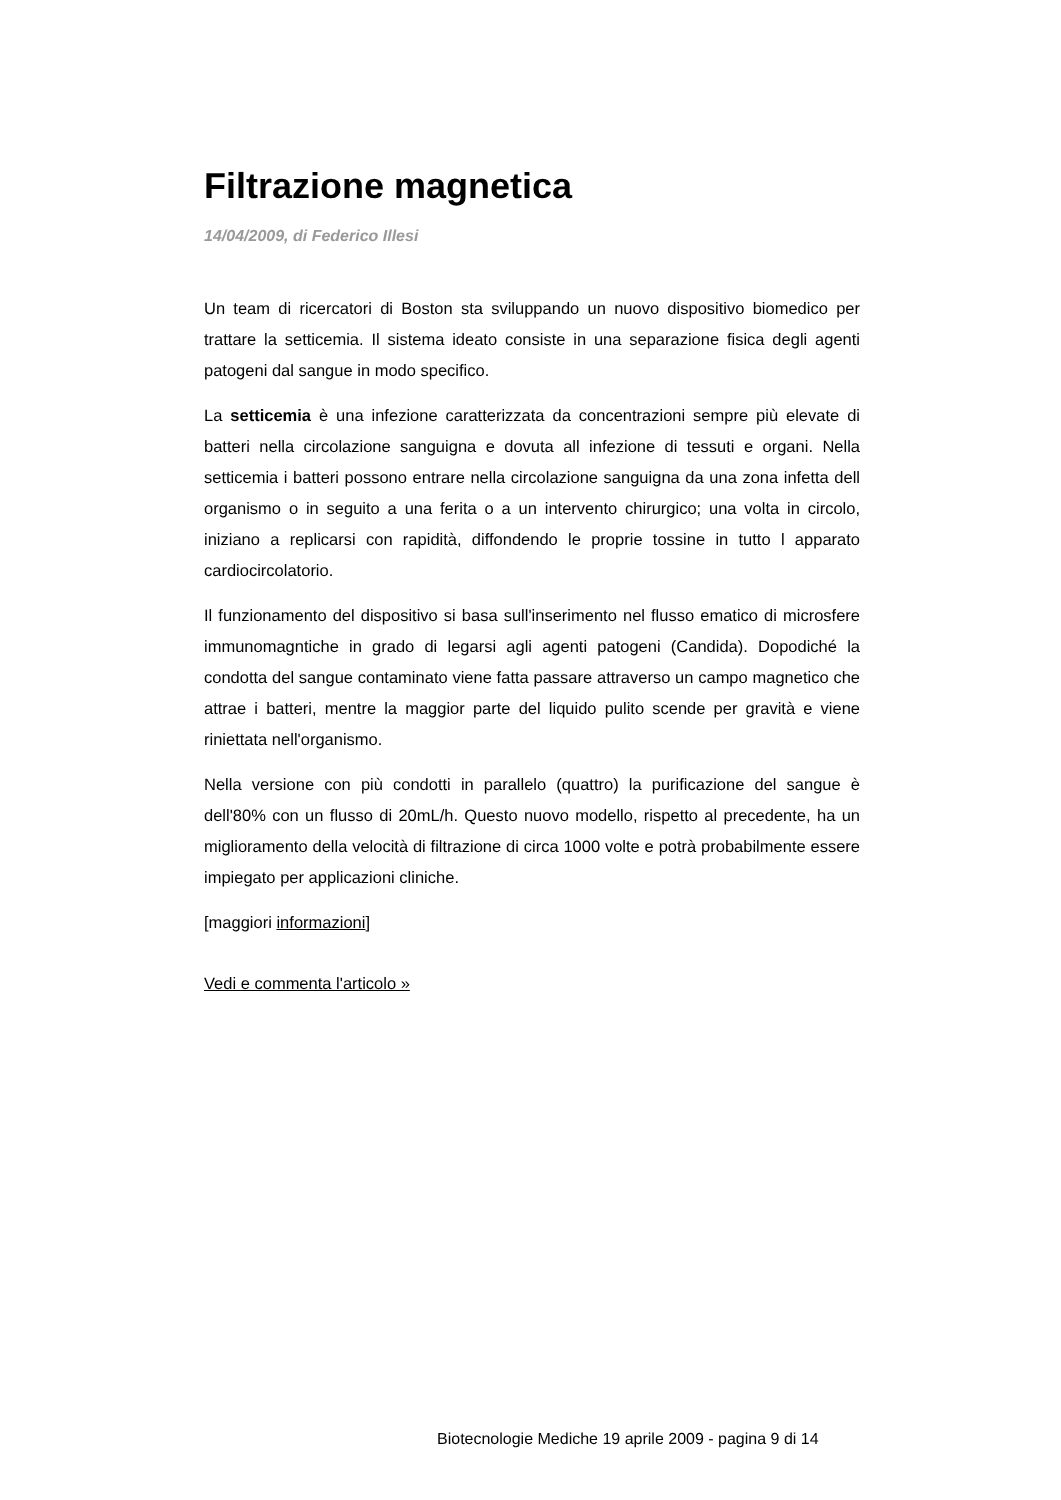Filtrazione magnetica
14/04/2009, di Federico Illesi
Un team di ricercatori di Boston sta sviluppando un nuovo dispositivo biomedico per trattare la setticemia. Il sistema ideato consiste in una separazione fisica degli agenti patogeni dal sangue in modo specifico.
La setticemia è una infezione caratterizzata da concentrazioni sempre più elevate di batteri nella circolazione sanguigna e dovuta all infezione di tessuti e organi. Nella setticemia i batteri possono entrare nella circolazione sanguigna da una zona infetta dell organismo o in seguito a una ferita o a un intervento chirurgico; una volta in circolo, iniziano a replicarsi con rapidità, diffondendo le proprie tossine in tutto l apparato cardiocircolatorio.
Il funzionamento del dispositivo si basa sull'inserimento nel flusso ematico di microsfere immunomagntiche in grado di legarsi agli agenti patogeni (Candida). Dopodiché la condotta del sangue contaminato viene fatta passare attraverso un campo magnetico che attrae i batteri, mentre la maggior parte del liquido pulito scende per gravità e viene riniettata nell'organismo.
Nella versione con più condotti in parallelo (quattro) la purificazione del sangue è dell'80% con un flusso di 20mL/h. Questo nuovo modello, rispetto al precedente, ha un miglioramento della velocità di filtrazione di circa 1000 volte e potrà probabilmente essere impiegato per applicazioni cliniche.
[maggiori informazioni]
Vedi e commenta l'articolo »
Biotecnologie Mediche 19 aprile 2009 - pagina 9 di 14